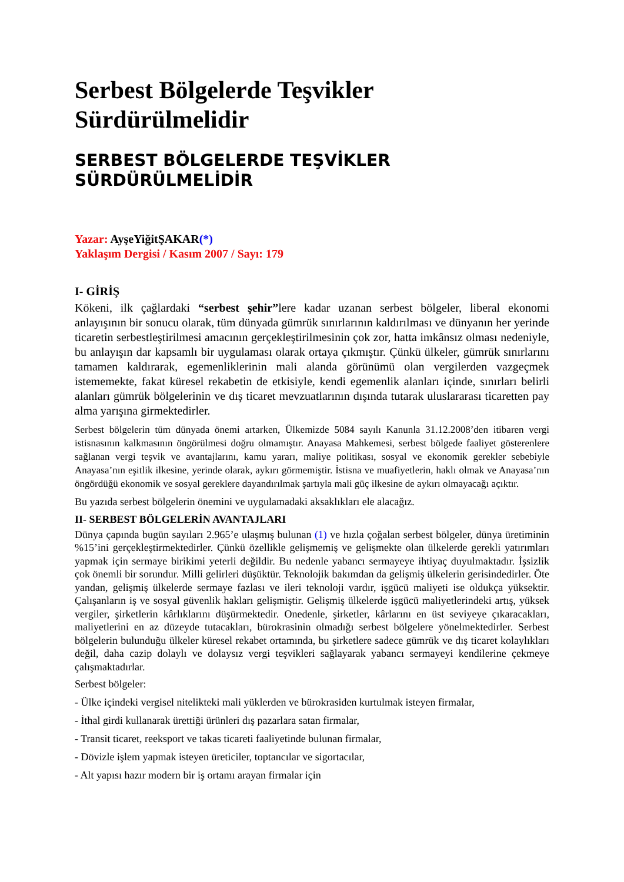Serbest Bölgelerde Teşvikler Sürdürülmelidir
SERBEST BÖLGELERDE TEŞVİKLER SÜRDÜRÜLMELİDİR
Yazar: AyşeYiğitŞAKAR(*)
Yaklaşım Dergisi / Kasım 2007 / Sayı: 179
I- GİRİŞ
Kökeni, ilk çağlardaki “serbest şehir”lere kadar uzanan serbest bölgeler, liberal ekonomi anlayışının bir sonucu olarak, tüm dünyada gümrük sınırlarının kaldırılması ve dünyanın her yerinde ticaretin serbestleştirilmesi amacının gerçekleştirilmesinin çok zor, hatta imkânsız olması nedeniyle, bu anlayışın dar kapsamlı bir uygulaması olarak ortaya çıkmıştır. Çünkü ülkeler, gümrük sınırlarını tamamen kaldırarak, egemenliklerinin mali alanda görünümü olan vergilerden vazgeçmek istememekte, fakat küresel rekabetin de etkisiyle, kendi egemenlik alanları içinde, sınırları belirli alanları gümrük bölgelerinin ve dış ticaret mevzuatlarının dışında tutarak uluslararası ticaretten pay alma yarışına girmektedirler.
Serbest bölgelerin tüm dünyada önemi artarken, Ülkemizde 5084 sayılı Kanunla 31.12.2008’den itibaren vergi istisnasının kalkmasının öngörülmesi doğru olmamıştır. Anayasa Mahkemesi, serbest bölgede faaliyet gösterenlere sağlanan vergi teşvik ve avantajlarını, kamu yararı, maliye politikası, sosyal ve ekonomik gerekler sebebiyle Anayasa’nın eşitlik ilkesine, yerinde olarak, aykırı görmemiştir. İstisna ve muafiyetlerin, haklı olmak ve Anayasa’nın öngördüğü ekonomik ve sosyal gereklere dayandırılmak şartıyla mali güç ilkesine de aykırı olmayacağı açıktır.
Bu yazıda serbest bölgelerin önemini ve uygulamadaki aksaklıkları ele alacağız.
II- SERBEST BÖLGELERİN AVANTAJLARI
Dünya çapında bugün sayıları 2.965’e ulaşmış bulunan (1) ve hızla çoğalan serbest bölgeler, dünya üretiminin %15’ini gerçekleştirmektedirler. Çünkü özellikle gelişmemiş ve gelişmekte olan ülkelerde gerekli yatırımları yapmak için sermaye birikimi yeterli değildir. Bu nedenle yabancı sermayeye ihtiyaç duyulmaktadır. İşsizlik çok önemli bir sorundur. Milli gelirleri düşüktür. Teknolojik bakımdan da gelişmiş ülkelerin gerisindedirler. Öte yandan, gelişmiş ülkelerde sermaye fazlası ve ileri teknoloji vardır, işgücü maliyeti ise oldukça yüksektir. Çalışanların iş ve sosyal güvenlik hakları gelişmiştir. Gelişmiş ülkelerde işgücü maliyetlerindeki artış, yüksek vergiler, şirketlerin kârlıklarını düşürmektedir. Onedenle, şirketler, kârlarını en üst seviyeye çıkaracakları, maliyetlerini en az düzeyde tutacakları, bürokrasinin olmadığı serbest bölgelere yönelmektedirler. Serbest bölgelerin bulunduğu ülkeler küresel rekabet ortamında, bu şirketlere sadece gümrük ve dış ticaret kolaylıkları değil, daha cazip dolaylı ve dolaysız vergi teşvikleri sağlayarak yabancı sermayeyi kendilerine çekmeye çalışmaktadırlar.
Serbest bölgeler:
- Ülke içindeki vergisel nitelikteki mali yüklerden ve bürokrasiden kurtulmak isteyen firmalar,
- İthal girdi kullanarak ürettiği ürünleri dış pazarlara satan firmalar,
- Transit ticaret, reeksport ve takas ticareti faaliyetinde bulunan firmalar,
- Dövizle işlem yapmak isteyen üreticiler, toptancılar ve sigortacılar,
- Alt yapısı hazır modern bir iş ortamı arayan firmalar için